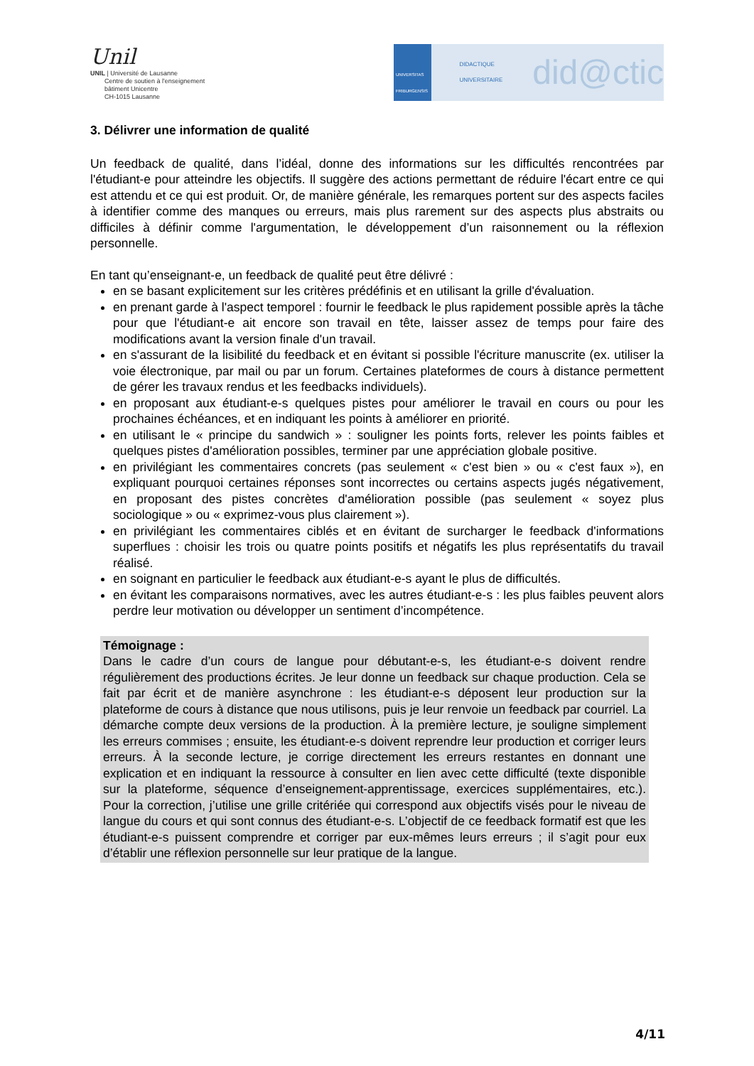Unil
UNIL | Université de Lausanne
Centre de soutien à l'enseignement
bâtiment Unicentre
CH-1015 Lausanne
UNIVERSITAS FRIBURGENSIS
DIDACTIQUE UNIVERSITAIRE did@ctic
3. Délivrer une information de qualité
Un feedback de qualité, dans l’idéal, donne des informations sur les difficultés rencontrées par l'étudiant-e pour atteindre les objectifs. Il suggère des actions permettant de réduire l'écart entre ce qui est attendu et ce qui est produit. Or, de manière générale, les remarques portent sur des aspects faciles à identifier comme des manques ou erreurs, mais plus rarement sur des aspects plus abstraits ou difficiles à définir comme l'argumentation, le développement d’un raisonnement ou la réflexion personnelle.
En tant qu’enseignant-e, un feedback de qualité peut être délivré :
en se basant explicitement sur les critères prédéfinis et en utilisant la grille d'évaluation.
en prenant garde à l'aspect temporel : fournir le feedback le plus rapidement possible après la tâche pour que l'étudiant-e ait encore son travail en tête, laisser assez de temps pour faire des modifications avant la version finale d'un travail.
en s'assurant de la lisibilité du feedback et en évitant si possible l'écriture manuscrite (ex. utiliser la voie électronique, par mail ou par un forum. Certaines plateformes de cours à distance permettent de gérer les travaux rendus et les feedbacks individuels).
en proposant aux étudiant-e-s quelques pistes pour améliorer le travail en cours ou pour les prochaines échéances, et en indiquant les points à améliorer en priorité.
en utilisant le « principe du sandwich » : souligner les points forts, relever les points faibles et quelques pistes d'amélioration possibles, terminer par une appréciation globale positive.
en privilégiant les commentaires concrets (pas seulement « c'est bien » ou « c'est faux »), en expliquant pourquoi certaines réponses sont incorrectes ou certains aspects jugés négativement, en proposant des pistes concrètes d'amélioration possible (pas seulement « soyez plus sociologique » ou « exprimez-vous plus clairement »).
en privilégiant les commentaires ciblés et en évitant de surcharger le feedback d'informations superflues : choisir les trois ou quatre points positifs et négatifs les plus représentatifs du travail réalisé.
en soignant en particulier le feedback aux étudiant-e-s ayant le plus de difficultés.
en évitant les comparaisons normatives, avec les autres étudiant-e-s : les plus faibles peuvent alors perdre leur motivation ou développer un sentiment d’incompétence.
Témoignage :
Dans le cadre d’un cours de langue pour débutant-e-s, les étudiant-e-s doivent rendre régulièrement des productions écrites. Je leur donne un feedback sur chaque production. Cela se fait par écrit et de manière asynchrone : les étudiant-e-s déposent leur production sur la plateforme de cours à distance que nous utilisons, puis je leur renvoie un feedback par courriel. La démarche compte deux versions de la production. À la première lecture, je souligne simplement les erreurs commises ; ensuite, les étudiant-e-s doivent reprendre leur production et corriger leurs erreurs. À la seconde lecture, je corrige directement les erreurs restantes en donnant une explication et en indiquant la ressource à consulter en lien avec cette difficulté (texte disponible sur la plateforme, séquence d’enseignement-apprentissage, exercices supplémentaires, etc.). Pour la correction, j’utilise une grille critériée qui correspond aux objectifs visés pour le niveau de langue du cours et qui sont connus des étudiant-e-s. L’objectif de ce feedback formatif est que les étudiant-e-s puissent comprendre et corriger par eux-mêmes leurs erreurs ; il s’agit pour eux d’établir une réflexion personnelle sur leur pratique de la langue.
4/11